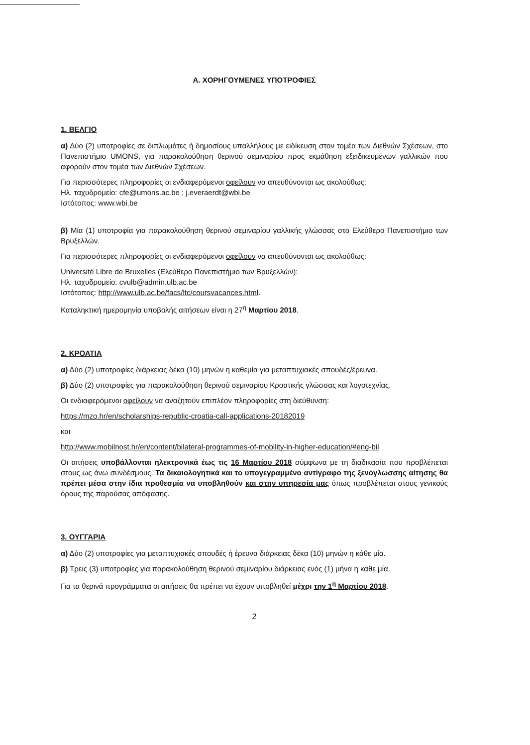Α. ΧΟΡΗΓΟΥΜΕΝΕΣ ΥΠΟΤΡΟΦΙΕΣ
1. ΒΕΛΓΙΟ
α) Δύο (2) υποτροφίες σε διπλωμάτες ή δημοσίους υπαλλήλους με ειδίκευση στον τομέα των Διεθνών Σχέσεων, στο Πανεπιστήμιο UMONS, για παρακολούθηση θερινού σεμιναρίου προς εκμάθηση εξειδικευμένων γαλλικών που αφορούν στον τομέα των Διεθνών Σχέσεων.
Για περισσότερες πληροφορίες οι ενδιαφερόμενοι οφείλουν να απευθύνονται ως ακολούθως:
Ηλ. ταχυδρομείο: cfe@umons.ac.be ; j.everaerdt@wbi.be
Ιστότοπος: www.wbi.be
β) Μία (1) υποτροφία για παρακολούθηση θερινού σεμιναρίου γαλλικής γλώσσας στο Ελεύθερο Πανεπιστήμιο των Βρυξελλών.
Για περισσότερες πληροφορίες οι ενδιαφερόμενοι οφείλουν να απευθύνονται ως ακολούθως:
Université Libre de Bruxelles (Ελεύθερο Πανεπιστήμιο των Βρυξελλών):
Ηλ. ταχυδρομείο: cvulb@admin.ulb.ac.be
Ιστότοπος: http://www.ulb.ac.be/facs/ltc/coursvacances.html.
Καταληκτική ημερομηνία υποβολής αιτήσεων είναι η 27<sup>η</sup> Μαρτίου 2018.
2. ΚΡΟΑΤΙΑ
α) Δύο (2) υποτροφίες διάρκειας δέκα (10) μηνών η καθεμία για μεταπτυχιακές σπουδές/έρευνα.
β) Δύο (2) υποτροφίες για παρακολούθηση θερινού σεμιναρίου Κροατικής γλώσσας και λογοτεχνίας.
Οι ενδιαφερόμενοι οφείλουν να αναζητούν επιπλέον πληροφορίες στη διεύθυνση:
https://mzo.hr/en/scholarships-republic-croatia-call-applications-20182019
και
http://www.mobilnost.hr/en/content/bilateral-programmes-of-mobility-in-higher-education/#eng-bil
Οι αιτήσεις υποβάλλονται ηλεκτρονικά έως τις 16 Μαρτίου 2018 σύμφωνα με τη διαδικασία που προβλέπεται στους ως άνω συνδέσμους. Τα δικαιολογητικά και το υπογεγραμμένο αντίγραφο της ξενόγλωσσης αίτησης θα πρέπει μέσα στην ίδια προθεσμία να υποβληθούν και στην υπηρεσία μας όπως προβλέπεται στους γενικούς όρους της παρούσας απόφασης.
3. ΟΥΓΓΑΡΙΑ
α) Δύο (2) υποτροφίες για μεταπτυχιακές σπουδές ή έρευνα διάρκειας δέκα (10) μηνών η κάθε μία.
β) Τρεις (3) υποτροφίες για παρακολούθηση θερινού σεμιναρίου διάρκειας ενός (1) μήνα η κάθε μία.
Για τα θερινά προγράμματα οι αιτήσεις θα πρέπει να έχουν υποβληθεί μέχρι την 1<sup>η</sup> Μαρτίου 2018.
2